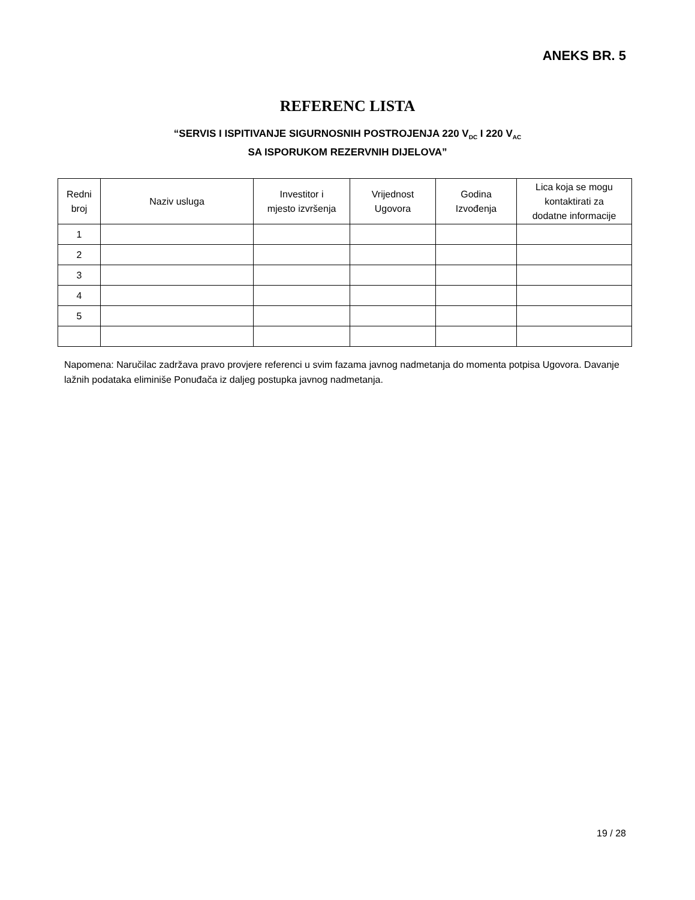ANEKS BR. 5
REFERENC LISTA
“SERVIS I ISPITIVANJE SIGURNOSNIH POSTROJENJA 220 V<sub>DC</sub> I 220 V<sub>AC</sub>
SA ISPORUKOM REZERVNIH DIJELOVA”
| Redni broj | Naziv usluga | Investitor i mjesto izvršenja | Vrijednost Ugovora | Godina Izvođenja | Lica koja se mogu kontaktirati za dodatne informacije |
| --- | --- | --- | --- | --- | --- |
| 1 | | | | | |
| 2 | | | | | |
| 3 | | | | | |
| 4 | | | | | |
| 5 | | | | | |
Napomena: Naručilac zadržava pravo provjere referenci u svim fazama javnog nadmetanja do momenta potpisa Ugovora. Davanje lažnih podataka eliminiše Ponuđača iz daljeg postupka javnog nadmetanja.
19 / 28